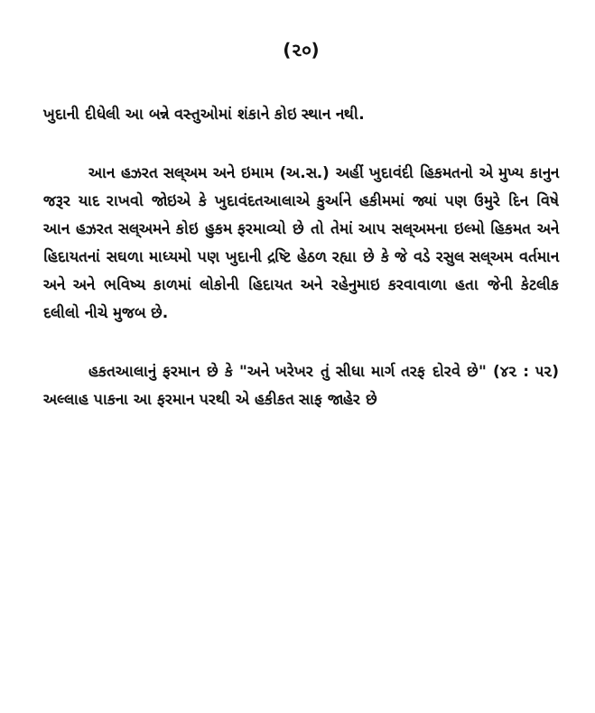(૨૦)
ખુદાની દીધેલી આ બન્ને વસ્તુઓમાં શંકાને કોઇ સ્થાન નથી.
આન હઝરત સલ્અમ અને ઇમામ (અ.સ.) અહીં ખુદાવંદી હિકમતનો એ મુખ્ય કાનુન જરૂર યાદ રાખવો જોઇએ કે ખુદાવંદતઆલાએ કુર્આને હકીમમાં જ્યાં પણ ઉમુરે દિન વિષે આન હઝરત સલ્અમને કોઇ હુકમ ફરમાવ્યો છે તો તેમાં આપ સલ્અમના ઇલ્મો હિકમત અને હિદાયતનાં સઘળા માધ્યમો પણ ખુદાની દ્રષ્ટિ હેઠળ રહ્યા છે કે જે વડે રસુલ સલ્અમ વર્તમાન અને અને ભવિષ્ય કાળમાં લોકોની હિદાયત અને રહેનુમાઇ કરવાવાળા હતા જેની કેટલીક દલીલો નીચે મુજબ છે.
હકતઆલાનું ફરમાન છે કે "અને ખરેખર તું સીધા માર્ગ તરફ દોરવે છે" (૪૨ : ૫૨) અલ્લાહ પાકના આ ફરમાન પરથી એ હકીકત સાફ જાહેર છે